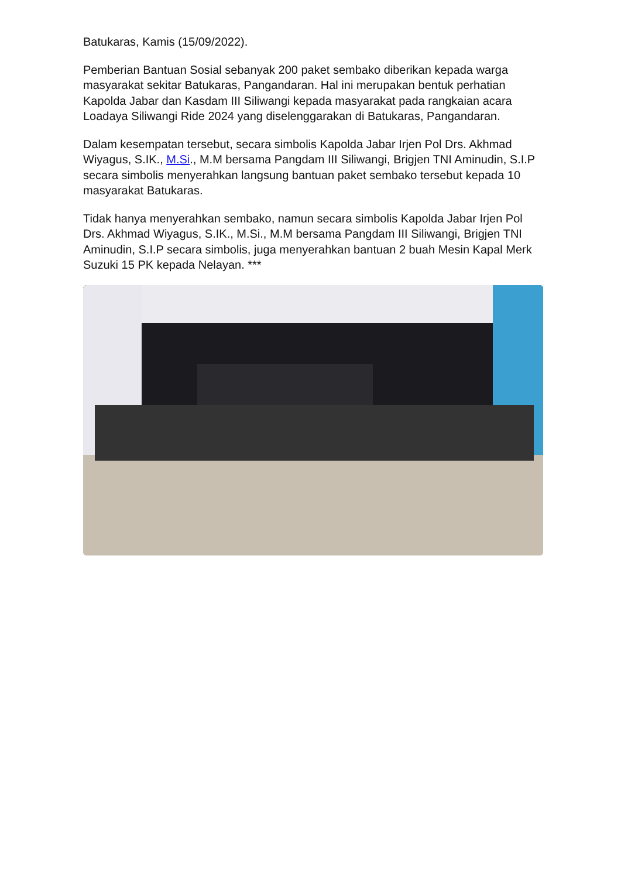Batukaras, Kamis (15/09/2022).
Pemberian Bantuan Sosial sebanyak 200 paket sembako diberikan kepada warga masyarakat sekitar Batukaras, Pangandaran. Hal ini merupakan bentuk perhatian Kapolda Jabar dan Kasdam III Siliwangi kepada masyarakat pada rangkaian acara Loadaya Siliwangi Ride 2024 yang diselenggarakan di Batukaras, Pangandaran.
Dalam kesempatan tersebut, secara simbolis Kapolda Jabar Irjen Pol Drs. Akhmad Wiyagus, S.IK., M.Si., M.M bersama Pangdam III Siliwangi, Brigjen TNI Aminudin, S.I.P secara simbolis menyerahkan langsung bantuan paket sembako tersebut kepada 10 masyarakat Batukaras.
Tidak hanya menyerahkan sembako, namun secara simbolis Kapolda Jabar Irjen Pol Drs. Akhmad Wiyagus, S.IK., M.Si., M.M bersama Pangdam III Siliwangi, Brigjen TNI Aminudin, S.I.P secara simbolis, juga menyerahkan bantuan 2 buah Mesin Kapal Merk Suzuki 15 PK kepada Nelayan. ***